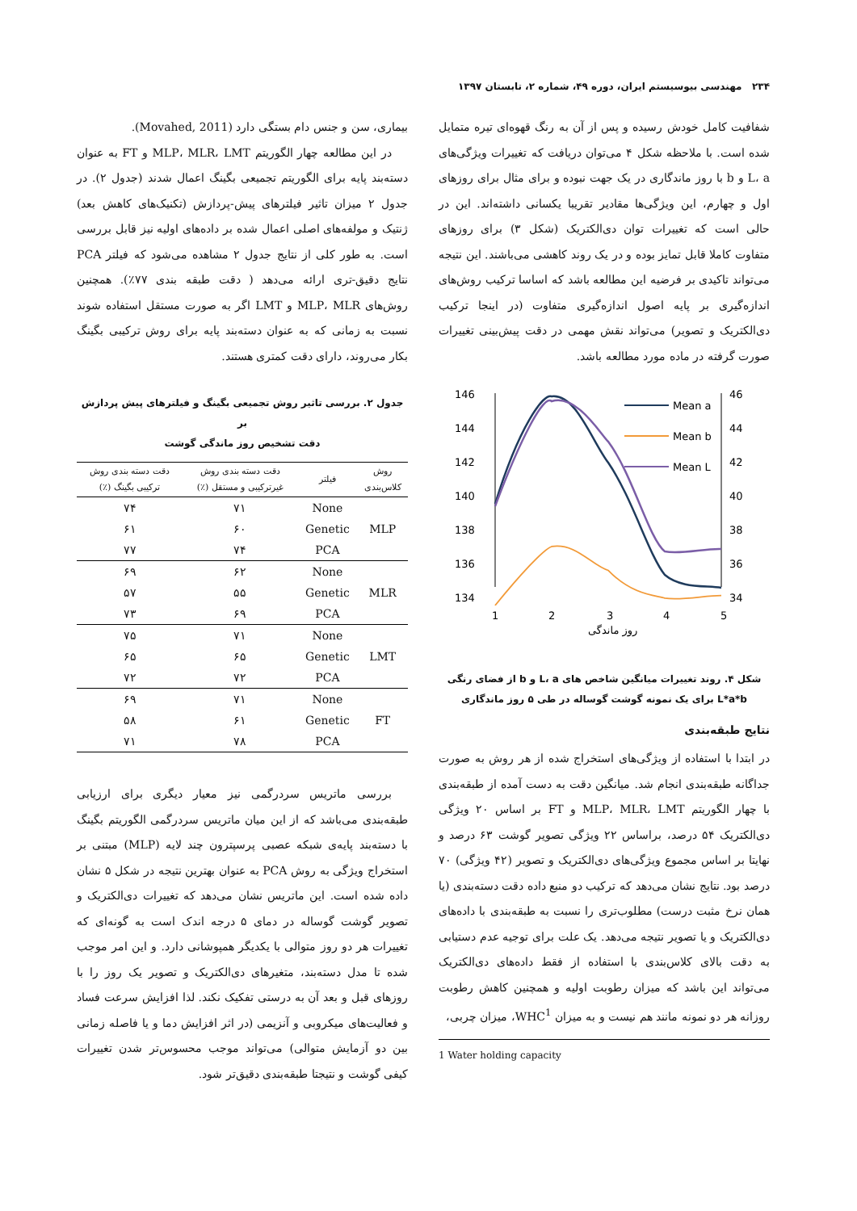۲۳۴ مهندسی بیوسیستم ایران، دوره ۴۹، شماره ۲، تابستان ۱۳۹۷
شفافیت کامل خودش رسیده و پس از آن به رنگ قهوه‌ای تیره متمایل شده است. با ملاحظه شکل ۴ می‌توان دریافت که تغییرات ویژگی‌های L، a و b با روز ماندگاری در یک جهت نبوده و برای مثال برای روزهای اول و چهارم، این ویژگی‌ها مقادیر تقریبا یکسانی داشته‌اند. این در حالی است که تغییرات توان دی‌الکتریک (شکل ۳) برای روزهای متفاوت کاملا قابل تمایز بوده و در یک روند کاهشی می‌باشند. این نتیجه می‌تواند تاکیدی بر فرضیه این مطالعه باشد که اساسا ترکیب روش‌های اندازه‌گیری بر پایه اصول اندازه‌گیری متفاوت (در اینجا ترکیب دی‌الکتریک و تصویر) می‌تواند نقش مهمی در دقت پیش‌بینی تغییرات صورت گرفته در ماده مورد مطالعه باشد.
146
144
142
140
138
136
134
46
44
42
40
38
36
34
1
2
3
4
5
روز ماندگی
Mean a
Mean b
Mean L
شکل ۴. روند تغییرات میانگین شاخص های L، a و b از فضای رنگی
L*a*b برای یک نمونه گوشت گوساله در طی ۵ روز ماندگاری
نتایج طبقه‌بندی
در ابتدا با استفاده از ویژگی‌های استخراج شده از هر روش به صورت جداگانه طبقه‌بندی انجام شد. میانگین دقت به دست آمده از طبقه‌بندی با چهار الگوریتم MLP، MLR، LMT و FT بر اساس ۲۰ ویژگی دی‌الکتریک ۵۴ درصد، براساس ۲۲ ویژگی تصویر گوشت ۶۳ درصد و نهایتا بر اساس مجموع ویژگی‌های دی‌الکتریک و تصویر (۴۲ ویژگی) ۷۰ درصد بود. نتایج نشان می‌دهد که ترکیب دو منبع داده دقت دسته‌بندی (یا همان نرخ مثبت درست) مطلوب‌تری را نسبت به طبقه‌بندی با داده‌های دی‌الکتریک و یا تصویر نتیجه می‌دهد. یک علت برای توجیه عدم دستیابی به دقت بالای کلاس‌بندی با استفاده از فقط داده‌های دی‌الکتریک می‌تواند این باشد که میزان رطوبت اولیه و همچنین کاهش رطوبت روزانه هر دو نمونه مانند هم نیست و به میزان WHC<sup>1</sup>، میزان چربی،
1 Water holding capacity
بیماری، سن و جنس دام بستگی دارد (Movahed, 2011).
در این مطالعه چهار الگوریتم MLP، MLR، LMT و FT به عنوان دسته‌بند پایه برای الگوریتم تجمیعی بگینگ اعمال شدند (جدول ۲). در جدول ۲ میزان تاثیر فیلترهای پیش-پردازش (تکنیک‌های کاهش بعد) ژنتیک و مولفه‌های اصلی اعمال شده بر داده‌های اولیه نیز قابل بررسی است. به طور کلی از نتایج جدول ۲ مشاهده می‌شود که فیلتر PCA نتایج دقیق-تری ارائه می‌دهد ( دقت طبقه بندی ۷۷٪). همچنین روش‌های MLP، MLR و LMT اگر به صورت مستقل استفاده شوند نسبت به زمانی که به عنوان دسته‌بند پایه برای روش ترکیبی بگینگ بکار می‌روند، دارای دقت کمتری هستند.
جدول ۲. بررسی تاثیر روش تجمیعی بگینگ و فیلترهای پیش پردازش بر
دقت تشخیص روز ماندگی گوشت
| روش کلاس‌بندی | فیلتر | دقت دسته بندی روش غیرترکیبی و مستقل (٪) | دقت دسته بندی روش ترکیبی بگینگ (٪) |
| --- | --- | --- | --- |
| MLP | None | ۷۱ | ۷۴ |
| | Genetic | ۶۰ | ۶۱ |
| | PCA | ۷۴ | ۷۷ |
| MLR | None | ۶۲ | ۶۹ |
| | Genetic | ۵۵ | ۵۷ |
| | PCA | ۶۹ | ۷۳ |
| LMT | None | ۷۱ | ۷۵ |
| | Genetic | ۶۵ | ۶۵ |
| | PCA | ۷۲ | ۷۲ |
| FT | None | ۷۱ | ۶۹ |
| | Genetic | ۶۱ | ۵۸ |
| | PCA | ۷۸ | ۷۱ |
بررسی ماتریس سردرگمی نیز معیار دیگری برای ارزیابی طبقه‌بندی می‌باشد که از این میان ماتریس سردرگمی الگوریتم بگینگ با دسته‌بند پایه‌ی شبکه عصبی پرسپترون چند لایه (MLP) مبتنی بر استخراج ویژگی به روش PCA به عنوان بهترین نتیجه در شکل ۵ نشان داده شده است. این ماتریس نشان می‌دهد که تغییرات دی‌الکتریک و تصویر گوشت گوساله در دمای ۵ درجه اندک است به گونه‌ای که تغییرات هر دو روز متوالی با یکدیگر همپوشانی دارد. و این امر موجب شده تا مدل دسته‌بند، متغیرهای دی‌الکتریک و تصویر یک روز را با روزهای قبل و بعد آن به درستی تفکیک نکند. لذا افزایش سرعت فساد و فعالیت‌های میکروبی و آنزیمی (در اثر افزایش دما و یا فاصله زمانی بین دو آزمایش متوالی) می‌تواند موجب محسوس‌تر شدن تغییرات کیفی گوشت و نتیجتا طبقه‌بندی دقیق‌تر شود.